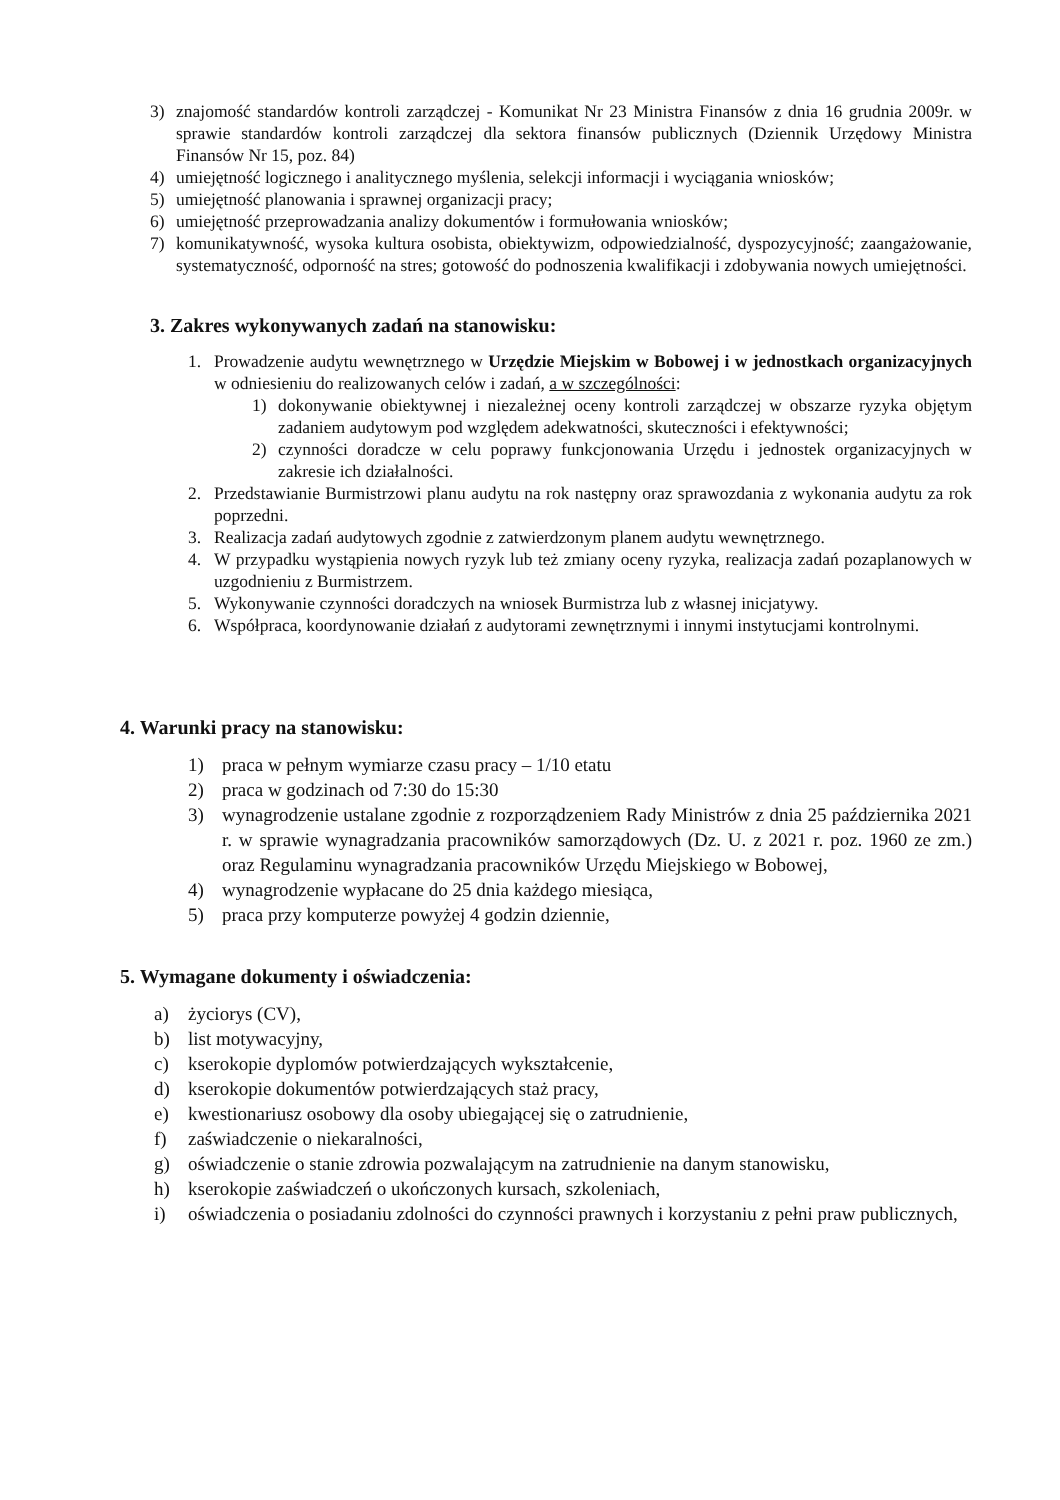3) znajomość standardów kontroli zarządczej - Komunikat Nr 23 Ministra Finansów z dnia 16 grudnia 2009r. w sprawie standardów kontroli zarządczej dla sektora finansów publicznych (Dziennik Urzędowy Ministra Finansów Nr 15, poz. 84)
4) umiejętność logicznego i analitycznego myślenia, selekcji informacji i wyciągania wniosków;
5) umiejętność planowania i sprawnej organizacji pracy;
6) umiejętność przeprowadzania analizy dokumentów i formułowania wniosków;
7) komunikatywność, wysoka kultura osobista, obiektywizm, odpowiedzialność, dyspozycyjność; zaangażowanie, systematyczność, odporność na stres; gotowość do podnoszenia kwalifikacji i zdobywania nowych umiejętności.
3. Zakres wykonywanych zadań na stanowisku:
1. Prowadzenie audytu wewnętrznego w Urzędzie Miejskim w Bobowej i w jednostkach organizacyjnych w odniesieniu do realizowanych celów i zadań, a w szczególności:
1) dokonywanie obiektywnej i niezależnej oceny kontroli zarządczej w obszarze ryzyka objętym zadaniem audytowym pod względem adekwatności, skuteczności i efektywności;
2) czynności doradcze w celu poprawy funkcjonowania Urzędu i jednostek organizacyjnych w zakresie ich działalności.
2. Przedstawianie Burmistrzowi planu audytu na rok następny oraz sprawozdania z wykonania audytu za rok poprzedni.
3. Realizacja zadań audytowych zgodnie z zatwierdzonym planem audytu wewnętrznego.
4. W przypadku wystąpienia nowych ryzyk lub też zmiany oceny ryzyka, realizacja zadań pozaplanowych w uzgodnieniu z Burmistrzem.
5. Wykonywanie czynności doradczych na wniosek Burmistrza lub z własnej inicjatywy.
6. Współpraca, koordynowanie działań z audytorami zewnętrznymi i innymi instytucjami kontrolnymi.
4. Warunki pracy na stanowisku:
1) praca w pełnym wymiarze czasu pracy – 1/10 etatu
2) praca w godzinach od 7:30 do 15:30
3) wynagrodzenie ustalane zgodnie z rozporządzeniem Rady Ministrów z dnia 25 października 2021 r. w sprawie wynagradzania pracowników samorządowych (Dz. U. z 2021 r. poz. 1960 ze zm.) oraz Regulaminu wynagradzania pracowników Urzędu Miejskiego w Bobowej,
4) wynagrodzenie wypłacane do 25 dnia każdego miesiąca,
5) praca przy komputerze powyżej 4 godzin dziennie,
5. Wymagane dokumenty i oświadczenia:
a) życiorys (CV),
b) list motywacyjny,
c) kserokopie dyplomów potwierdzających wykształcenie,
d) kserokopie dokumentów potwierdzających staż pracy,
e) kwestionariusz osobowy dla osoby ubiegającej się o zatrudnienie,
f) zaświadczenie o niekaralności,
g) oświadczenie o stanie zdrowia pozwalającym na zatrudnienie na danym stanowisku,
h) kserokopie zaświadczeń o ukończonych kursach, szkoleniach,
i) oświadczenia o posiadaniu zdolności do czynności prawnych i korzystaniu z pełni praw publicznych,